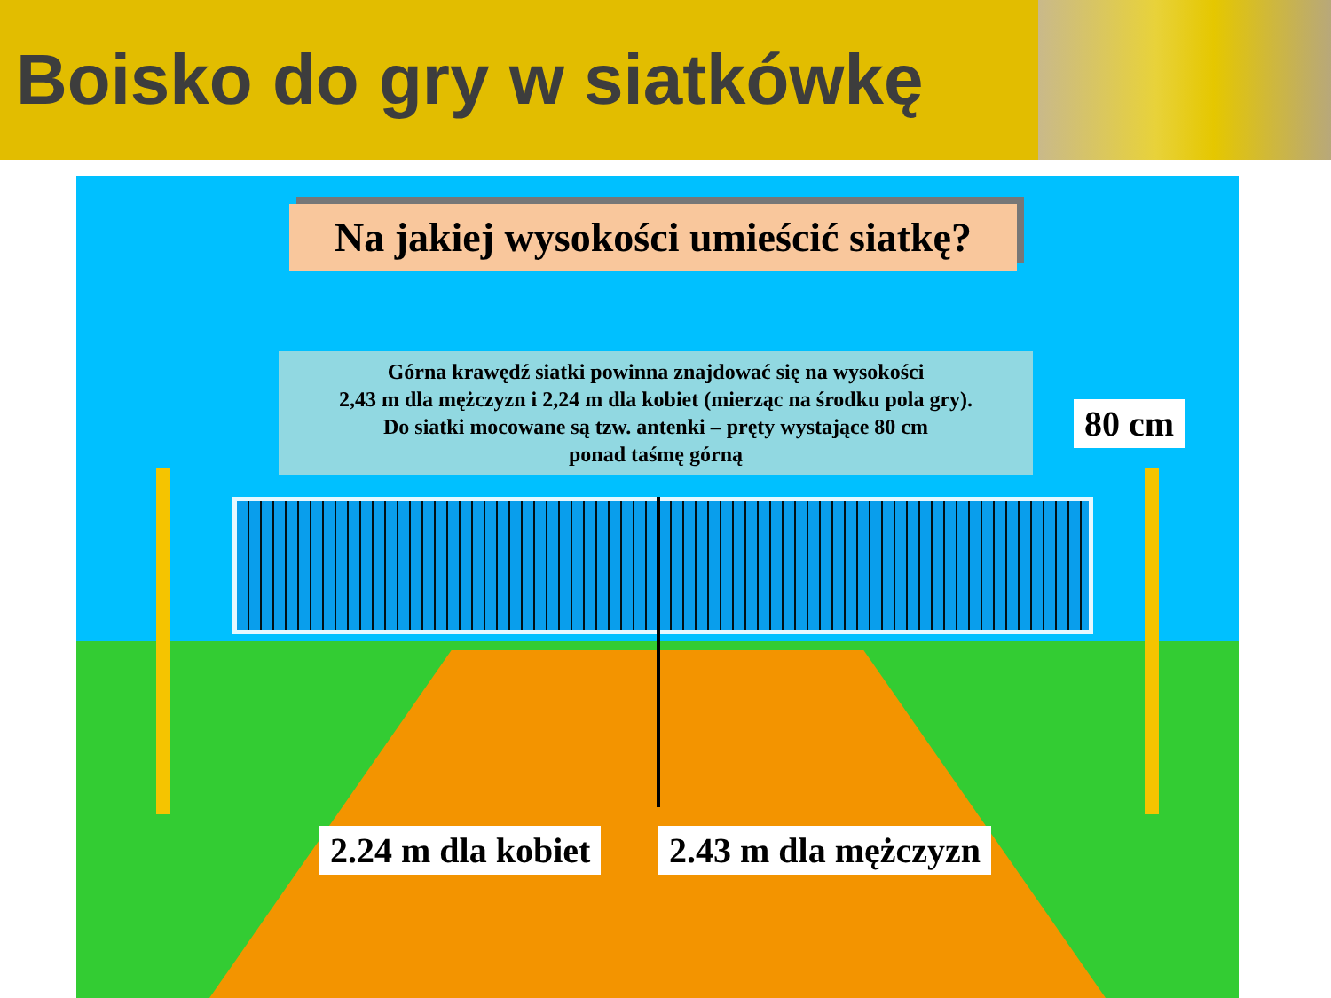Boisko do gry w siatkówkę
Na jakiej wysokości umieścić siatkę?
Górna krawędź siatki powinna znajdować się na wysokości
2,43 m dla mężczyzn i 2,24 m dla kobiet (mierząc na środku pola gry).
Do siatki mocowane są tzw. antenki – pręty wystające 80 cm
ponad taśmę górną
80 cm
2.24 m dla kobiet 2.43 m dla mężczyzn